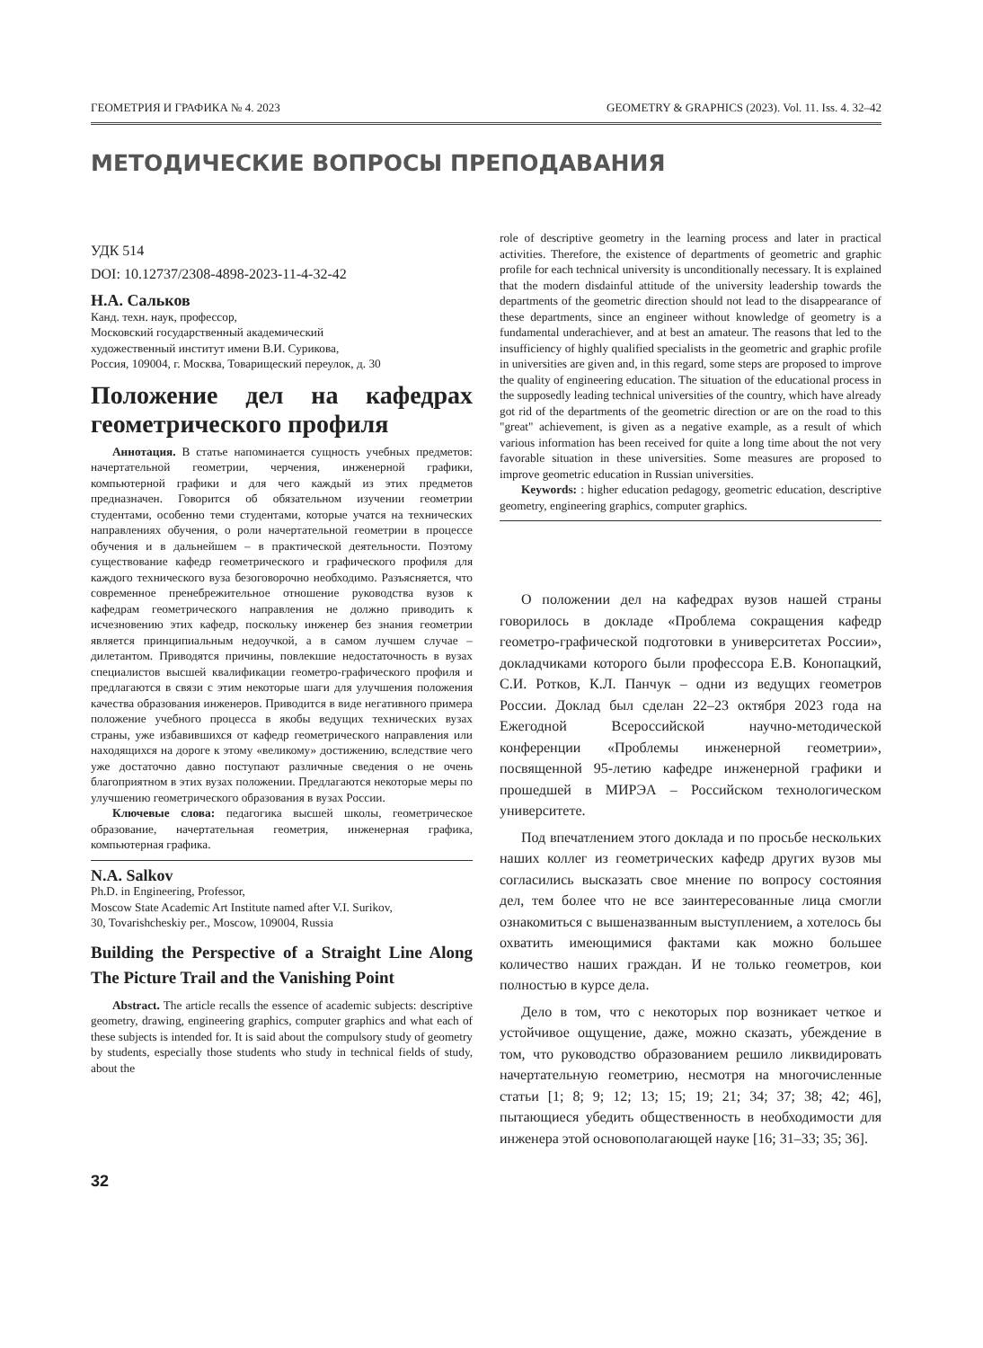ГЕОМЕТРИЯ И ГРАФИКА № 4. 2023 GEOMETRY & GRAPHICS (2023). Vol. 11. Iss. 4. 32–42
МЕТОДИЧЕСКИЕ ВОПРОСЫ ПРЕПОДАВАНИЯ
УДК 514
DOI: 10.12737/2308-4898-2023-11-4-32-42
Н.А. Сальков
Канд. техн. наук, профессор,
Московский государственный академический
художественный институт имени В.И. Сурикова,
Россия, 109004, г. Москва, Товарищеский переулок, д. 30
Положение дел на кафедрах геометрического профиля
Аннотация. В статье напоминается сущность учебных предметов: начертательной геометрии, черчения, инженерной графики, компьютерной графики и для чего каждый из этих предметов предназначен. Говорится об обязательном изучении геометрии студентами, особенно теми студентами, которые учатся на технических направлениях обучения, о роли начертательной геометрии в процессе обучения и в дальнейшем – в практической деятельности. Поэтому существование кафедр геометрического и графического профиля для каждого технического вуза безоговорочно необходимо. Разъясняется, что современное пренебрежительное отношение руководства вузов к кафедрам геометрического направления не должно приводить к исчезновению этих кафедр, поскольку инженер без знания геометрии является принципиальным недоучкой, а в самом лучшем случае – дилетантом. Приводятся причины, повлекшие недостаточность в вузах специалистов высшей квалификации геометро-графического профиля и предлагаются в связи с этим некоторые шаги для улучшения положения качества образования инженеров. Приводится в виде негативного примера положение учебного процесса в якобы ведущих технических вузах страны, уже избавившихся от кафедр геометрического направления или находящихся на дороге к этому «великому» достижению, вследствие чего уже достаточно давно поступают различные сведения о не очень благоприятном в этих вузах положении. Предлагаются некоторые меры по улучшению геометрического образования в вузах России.
Ключевые слова: педагогика высшей школы, геометрическое образование, начертательная геометрия, инженерная графика, компьютерная графика.
N.A. Salkov
Ph.D. in Engineering, Professor,
Moscow State Academic Art Institute named after V.I. Surikov,
30, Tovarishcheskiy per., Moscow, 109004, Russia
Building the Perspective of a Straight Line Along The Picture Trail and the Vanishing Point
Abstract. The article recalls the essence of academic subjects: descriptive geometry, drawing, engineering graphics, computer graphics and what each of these subjects is intended for. It is said about the compulsory study of geometry by students, especially those students who study in technical fields of study, about the
role of descriptive geometry in the learning process and later in practical activities. Therefore, the existence of departments of geometric and graphic profile for each technical university is unconditionally necessary. It is explained that the modern disdainful attitude of the university leadership towards the departments of the geometric direction should not lead to the disappearance of these departments, since an engineer without knowledge of geometry is a fundamental underachiever, and at best an amateur. The reasons that led to the insufficiency of highly qualified specialists in the geometric and graphic profile in universities are given and, in this regard, some steps are proposed to improve the quality of engineering education. The situation of the educational process in the supposedly leading technical universities of the country, which have already got rid of the departments of the geometric direction or are on the road to this "great" achievement, is given as a negative example, as a result of which various information has been received for quite a long time about the not very favorable situation in these universities. Some measures are proposed to improve geometric education in Russian universities.
Keywords: : higher education pedagogy, geometric education, descriptive geometry, engineering graphics, computer graphics.
О положении дел на кафедрах вузов нашей страны говорилось в докладе «Проблема сокращения кафедр геометро-графической подготовки в университетах России», докладчиками которого были профессора Е.В. Конопацкий, С.И. Ротков, К.Л. Панчук – одни из ведущих геометров России. Доклад был сделан 22–23 октября 2023 года на Ежегодной Всероссийской научно-методической конференции «Проблемы инженерной геометрии», посвященной 95-летию кафедре инженерной графики и прошедшей в МИРЭА – Российском технологическом университете.
Под впечатлением этого доклада и по просьбе нескольких наших коллег из геометрических кафедр других вузов мы согласились высказать свое мнение по вопросу состояния дел, тем более что не все заинтересованные лица смогли ознакомиться с вышеназванным выступлением, а хотелось бы охватить имеющимися фактами как можно большее количество наших граждан. И не только геометров, кои полностью в курсе дела.
Дело в том, что с некоторых пор возникает четкое и устойчивое ощущение, даже, можно сказать, убеждение в том, что руководство образованием решило ликвидировать начертательную геометрию, несмотря на многочисленные статьи [1; 8; 9; 12; 13; 15; 19; 21; 34; 37; 38; 42; 46], пытающиеся убедить общественность в необходимости для инженера этой основополагающей науке [16; 31–33; 35; 36].
32